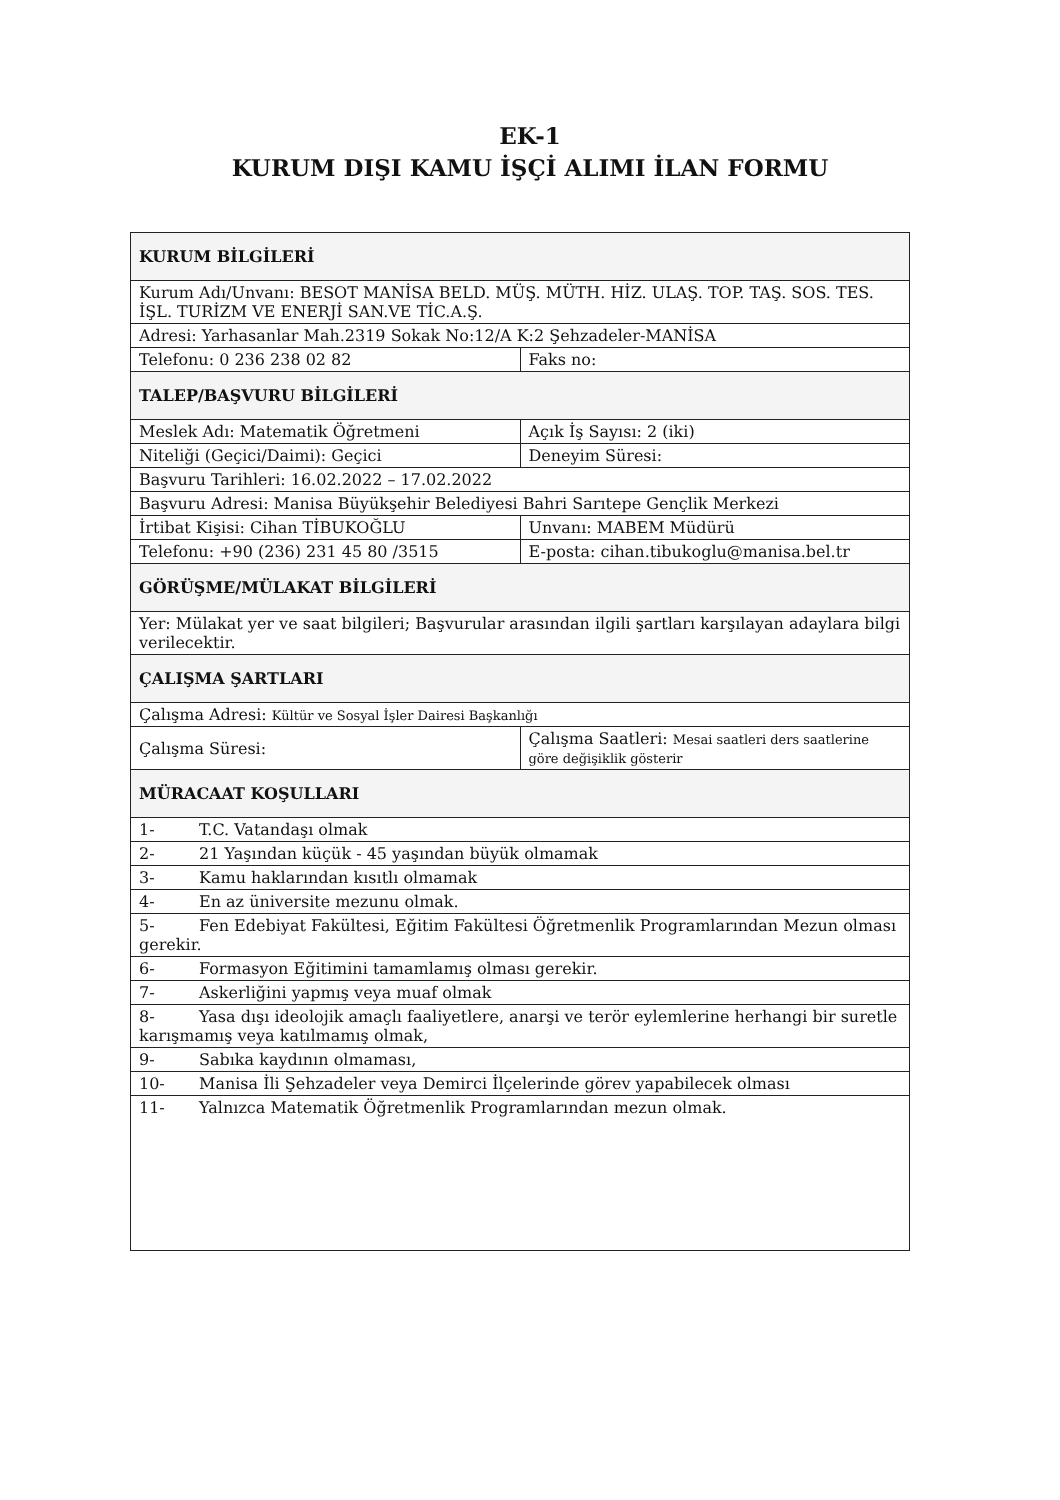EK-1
KURUM DIŞI KAMU İŞÇİ ALIMI İLAN FORMU
| KURUM BİLGİLERİ | |
| Kurum Adı/Unvanı: BESOT MANİSA BELD. MÜŞ. MÜTH. HİZ. ULAŞ. TOP. TAŞ. SOS. TES. İŞL. TURİZM VE ENERJİ SAN.VE TİC.A.Ş. | |
| Adresi: Yarhasanlar Mah.2319 Sokak No:12/A K:2 Şehzadeler-MANİSA | |
| Telefonu: 0 236 238 02 82 | Faks no: |
| TALEP/BAŞVURU BİLGİLERİ | |
| Meslek Adı: Matematik Öğretmeni | Açık İş Sayısı: 2 (iki) |
| Niteliği (Geçici/Daimi): Geçici | Deneyim Süresi: |
| Başvuru Tarihleri: 16.02.2022 – 17.02.2022 | |
| Başvuru Adresi: Manisa Büyükşehir Belediyesi Bahri Sarıtepe Gençlik Merkezi | |
| İrtibat Kişisi: Cihan TİBUKOĞLU | Unvanı: MABEM Müdürü |
| Telefonu: +90 (236) 231 45 80 /3515 | E-posta: cihan.tibukoglu@manisa.bel.tr |
| GÖRÜŞME/MÜLAKAT BİLGİLERİ | |
| Yer: Mülakat yer ve saat bilgileri; Başvurular arasından ilgili şartları karşılayan adaylara bilgi verilecektir. | |
| ÇALIŞMA ŞARTLARI | |
| Çalışma Adresi: Kültür ve Sosyal İşler Dairesi Başkanlığı | |
| Çalışma Süresi: | Çalışma Saatleri: Mesai saatleri ders saatlerine göre değişiklik gösterir |
| MÜRACAAT KOŞULLARI | |
| 1- T.C. Vatandaşı olmak | |
| 2- 21 Yaşından küçük - 45 yaşından büyük olmamak | |
| 3- Kamu haklarından kısıtlı olmamak | |
| 4- En az üniversite mezunu olmak. | |
| 5- Fen Edebiyat Fakültesi, Eğitim Fakültesi Öğretmenlik Programlarından Mezun olması gerekir. | |
| 6- Formasyon Eğitimini tamamlamış olması gerekir. | |
| 7- Askerliğini yapmış veya muaf olmak | |
| 8- Yasa dışı ideolojik amaçlı faaliyetlere, anarşi ve terör eylemlerine herhangi bir suretle karışmamış veya katılmamış olmak, | |
| 9- Sabıka kaydının olmaması, | |
| 10- Manisa İli Şehzadeler veya Demirci İlçelerinde görev yapabilecek olması | |
| 11- Yalnızca Matematik Öğretmenlik Programlarından mezun olmak. | |